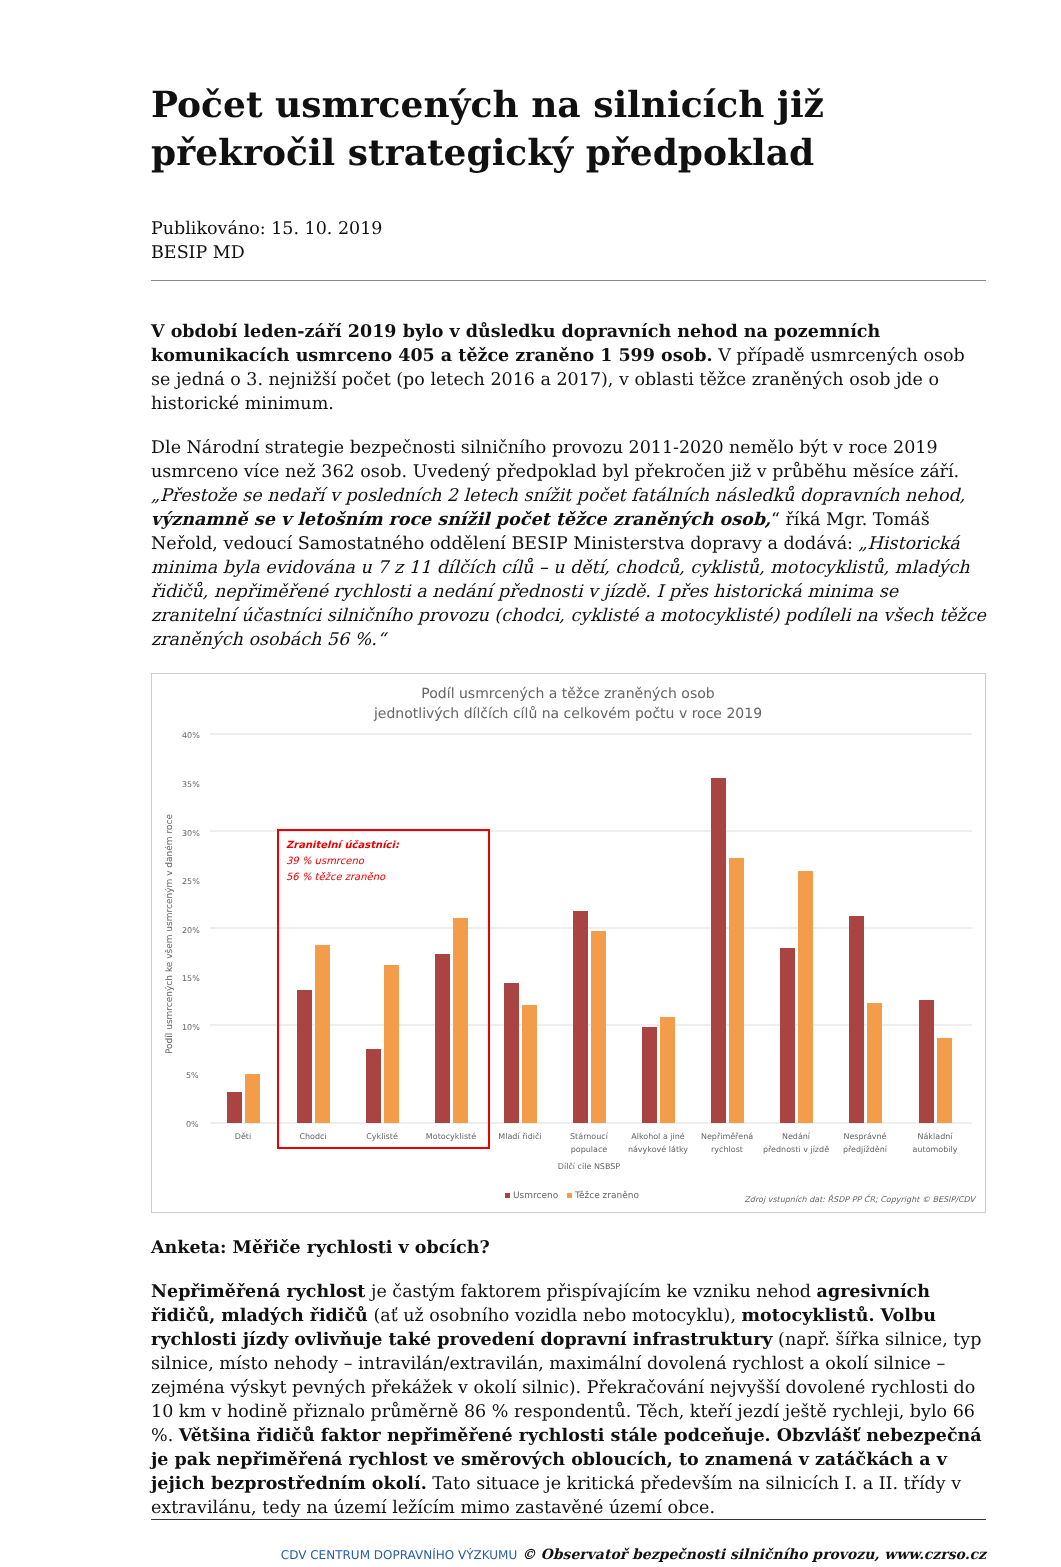Počet usmrcených na silnicích již překročil strategický předpoklad
Publikováno: 15. 10. 2019
BESIP MD
V období leden-září 2019 bylo v důsledku dopravních nehod na pozemních komunikacích usmrceno 405 a těžce zraněno 1 599 osob. V případě usmrcených osob se jedná o 3. nejnižší počet (po letech 2016 a 2017), v oblasti těžce zraněných osob jde o historické minimum.
Dle Národní strategie bezpečnosti silničního provozu 2011-2020 nemělo být v roce 2019 usmrceno více než 362 osob. Uvedený předpoklad byl překročen již v průběhu měsíce září. „Přestože se nedaří v posledních 2 letech snížit počet fatálních následků dopravních nehod, významně se v letošním roce snížil počet těžce zraněných osob,“ říká Mgr. Tomáš Neřold, vedoucí Samostatného oddělení BESIP Ministerstva dopravy a dodává: „Historická minima byla evidována u 7 z 11 dílčích cílů – u dětí, chodců, cyklistů, motocyklistů, mladých řidičů, nepřiměřené rychlosti a nedání přednosti v jízdě. I přes historická minima se zranitelní účastníci silničního provozu (chodci, cyklisté a motocyklisté) podíleli na všech těžce zraněných osobách 56 %.“
Podíl usmrcených a těžce zraněných osob
jednotlivých dílčích cílů na celkovém počtu v roce 2019
40%
35%
30%
25%
20%
15%
10%
5%
0%
Podíl usmrcených ke všem usmrceným v daném roce
Zranitelní účastníci:
39 % usmrceno
56 % těžce zraněno
Děti
Chodci
Cyklisté
Motocyklisté
Mladí řidiči
Stárnoucí
populace
Alkohol a jiné
návykové látky
Nepřiměřená
rychlost
Nedání
přednosti v jízdě
Nesprávné
předjíždění
Nákladní
automobily
Dílčí cíle NSBSP
Usmrceno
Těžce zraněno
Zdroj vstupních dat: ŘSDP PP ČR; Copyright © BESIP/CDV
Anketa: Měřiče rychlosti v obcích?
Nepřiměřená rychlost je častým faktorem přispívajícím ke vzniku nehod agresivních řidičů, mladých řidičů (ať už osobního vozidla nebo motocyklu), motocyklistů. Volbu rychlosti jízdy ovlivňuje také provedení dopravní infrastruktury (např. šířka silnice, typ silnice, místo nehody – intravilán/extravilán, maximální dovolená rychlost a okolí silnice – zejména výskyt pevných překážek v okolí silnic). Překračování nejvyšší dovolené rychlosti do 10 km v hodině přiznalo průměrně 86 % respondentů. Těch, kteří jezdí ještě rychleji, bylo 66 %. Většina řidičů faktor nepřiměřené rychlosti stále podceňuje. Obzvlášť nebezpečná je pak nepřiměřená rychlost ve směrových obloucích, to znamená v zatáčkách a v jejich bezprostředním okolí. Tato situace je kritická především na silnicích I. a II. třídy v extravilánu, tedy na území ležícím mimo zastavěné území obce.
CDV CENTRUM DOPRAVNÍHO VÝZKUMU © Observatoř bezpečnosti silničního provozu, www.czrso.cz